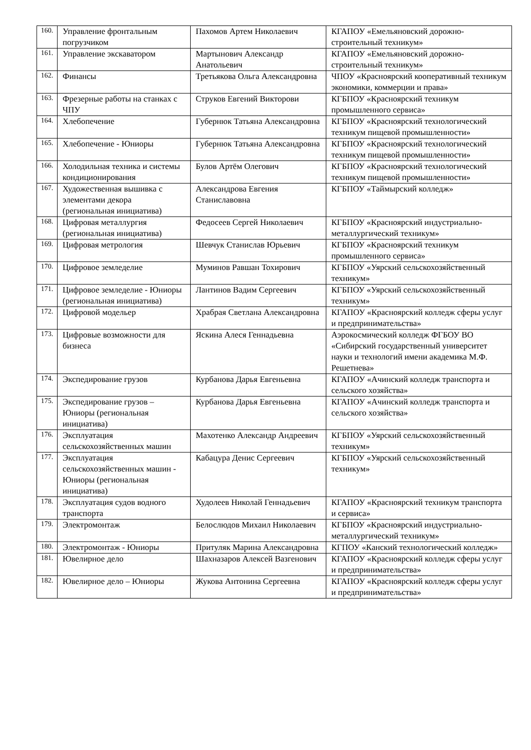| 160. | Управление фронтальным погрузчиком | Пахомов Артем Николаевич | КГАПОУ «Емельяновский дорожно-строительный техникум» |
| 161. | Управление экскаватором | Мартынович Александр Анатольевич | КГАПОУ «Емельяновский дорожно-строительный техникум» |
| 162. | Финансы | Третьякова Ольга Александровна | ЧПОУ «Красноярский кооперативный техникум экономики, коммерции и права» |
| 163. | Фрезерные работы на станках с ЧПУ | Струков Евгений Викторови | КГБПОУ «Красноярский техникум промышленного сервиса» |
| 164. | Хлебопечение | Губернюк Татьяна Александровна | КГБПОУ «Красноярский технологический техникум пищевой промышленности» |
| 165. | Хлебопечение - Юниоры | Губернюк Татьяна Александровна | КГБПОУ «Красноярский технологический техникум пищевой промышленности» |
| 166. | Холодильная техника и системы кондиционирования | Булов Артём Олегович | КГБПОУ «Красноярский технологический техникум пищевой промышленности» |
| 167. | Художественная вышивка с элементами декора (региональная инициатива) | Александрова Евгения Станиславовна | КГБПОУ «Таймырский колледж» |
| 168. | Цифровая металлургия (региональная инициатива) | Федосеев Сергей Николаевич | КГБПОУ «Красноярский индустриально-металлургический техникум» |
| 169. | Цифровая метрология | Шевчук Станислав Юрьевич | КГБПОУ «Красноярский техникум промышленного сервиса» |
| 170. | Цифровое земледелие | Муминов Равшан Тохирович | КГБПОУ «Уярский сельскохозяйственный техникум» |
| 171. | Цифровое земледелие - Юниоры (региональная инициатива) | Лантинов Вадим Сергеевич | КГБПОУ «Уярский сельскохозяйственный техникум» |
| 172. | Цифровой модельер | Храбрая Светлана Александровна | КГАПОУ «Красноярский колледж сферы услуг и предпринимательства» |
| 173. | Цифровые возможности для бизнеса | Яскина Алеся Геннадьевна | Аэрокосмический колледж ФГБОУ ВО «Сибирский государственный университет науки и технологий имени академика М.Ф. Решетнева» |
| 174. | Экспедирование грузов | Курбанова Дарья Евгеньевна | КГАПОУ «Ачинский колледж транспорта и сельского хозяйства» |
| 175. | Экспедирование грузов – Юниоры (региональная инициатива) | Курбанова Дарья Евгеньевна | КГАПОУ «Ачинский колледж транспорта и сельского хозяйства» |
| 176. | Эксплуатация сельскохозяйственных машин | Махотенко Александр Андреевич | КГБПОУ «Уярский сельскохозяйственный техникум» |
| 177. | Эксплуатация сельскохозяйственных машин - Юниоры (региональная инициатива) | Кабацура Денис Сергеевич | КГБПОУ «Уярский сельскохозяйственный техникум» |
| 178. | Эксплуатация судов водного транспорта | Худолеев Николай Геннадьевич | КГАПОУ «Красноярский техникум транспорта и сервиса» |
| 179. | Электромонтаж | Белослюдов Михаил Николаевич | КГБПОУ «Красноярский индустриально-металлургический техникум» |
| 180. | Электромонтаж - Юниоры | Притуляк Марина Александровна | КГПОУ «Канский технологический колледж» |
| 181. | Ювелирное дело | Шахназаров Алексей Вазгенович | КГАПОУ «Красноярский колледж сферы услуг и предпринимательства» |
| 182. | Ювелирное дело – Юниоры | Жукова Антонина Сергеевна | КГАПОУ «Красноярский колледж сферы услуг и предпринимательства» |